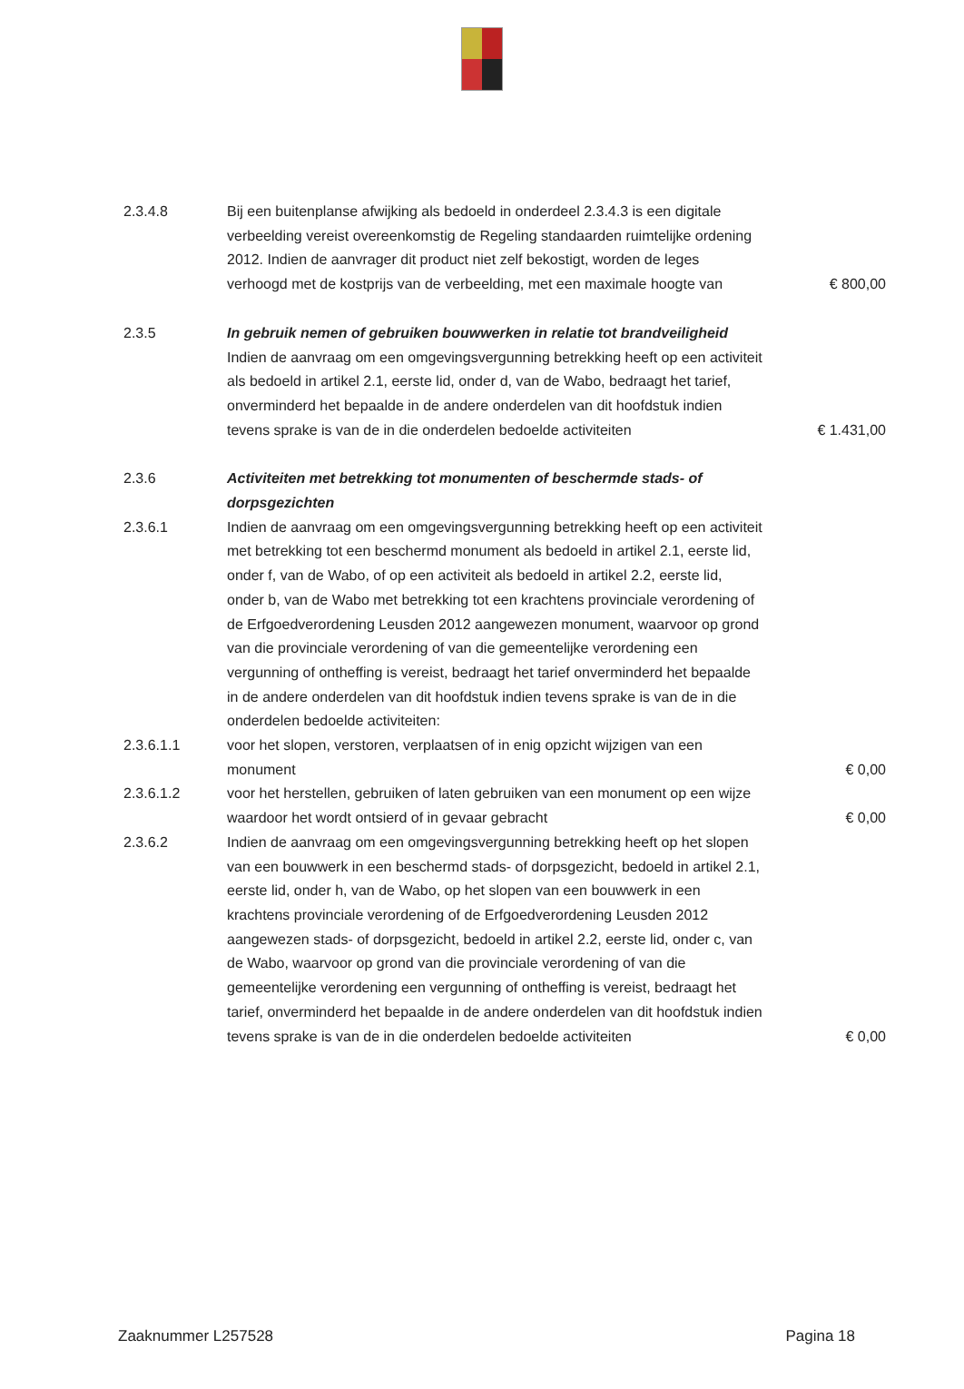2.3.4.8 Bij een buitenplanse afwijking als bedoeld in onderdeel 2.3.4.3 is een digitale verbeelding vereist overeenkomstig de Regeling standaarden ruimtelijke ordening 2012. Indien de aanvrager dit product niet zelf bekostigt, worden de leges verhoogd met de kostprijs van de verbeelding, met een maximale hoogte van
€ 800,00
2.3.5 In gebruik nemen of gebruiken bouwwerken in relatie tot brandveiligheid
Indien de aanvraag om een omgevingsvergunning betrekking heeft op een activiteit als bedoeld in artikel 2.1, eerste lid, onder d, van de Wabo, bedraagt het tarief, onverminderd het bepaalde in de andere onderdelen van dit hoofdstuk indien tevens sprake is van de in die onderdelen bedoelde activiteiten
€ 1.431,00
2.3.6 Activiteiten met betrekking tot monumenten of beschermde stads- of dorpsgezichten
2.3.6.1 Indien de aanvraag om een omgevingsvergunning betrekking heeft op een activiteit met betrekking tot een beschermd monument als bedoeld in artikel 2.1, eerste lid, onder f, van de Wabo, of op een activiteit als bedoeld in artikel 2.2, eerste lid, onder b, van de Wabo met betrekking tot een krachtens provinciale verordening of de Erfgoedverordening Leusden 2012 aangewezen monument, waarvoor op grond van die provinciale verordening of van die gemeentelijke verordening een vergunning of ontheffing is vereist, bedraagt het tarief onverminderd het bepaalde in de andere onderdelen van dit hoofdstuk indien tevens sprake is van de in die onderdelen bedoelde activiteiten:
2.3.6.1.1 voor het slopen, verstoren, verplaatsen of in enig opzicht wijzigen van een monument
€ 0,00
2.3.6.1.2 voor het herstellen, gebruiken of laten gebruiken van een monument op een wijze waardoor het wordt ontsierd of in gevaar gebracht
€ 0,00
2.3.6.2 Indien de aanvraag om een omgevingsvergunning betrekking heeft op het slopen van een bouwwerk in een beschermd stads- of dorpsgezicht, bedoeld in artikel 2.1, eerste lid, onder h, van de Wabo, op het slopen van een bouwwerk in een krachtens provinciale verordening of de Erfgoedverordening Leusden 2012 aangewezen stads- of dorpsgezicht, bedoeld in artikel 2.2, eerste lid, onder c, van de Wabo, waarvoor op grond van die provinciale verordening of van die gemeentelijke verordening een vergunning of ontheffing is vereist, bedraagt het tarief, onverminderd het bepaalde in de andere onderdelen van dit hoofdstuk indien tevens sprake is van de in die onderdelen bedoelde activiteiten
€ 0,00
Zaaknummer L257528 Pagina 18